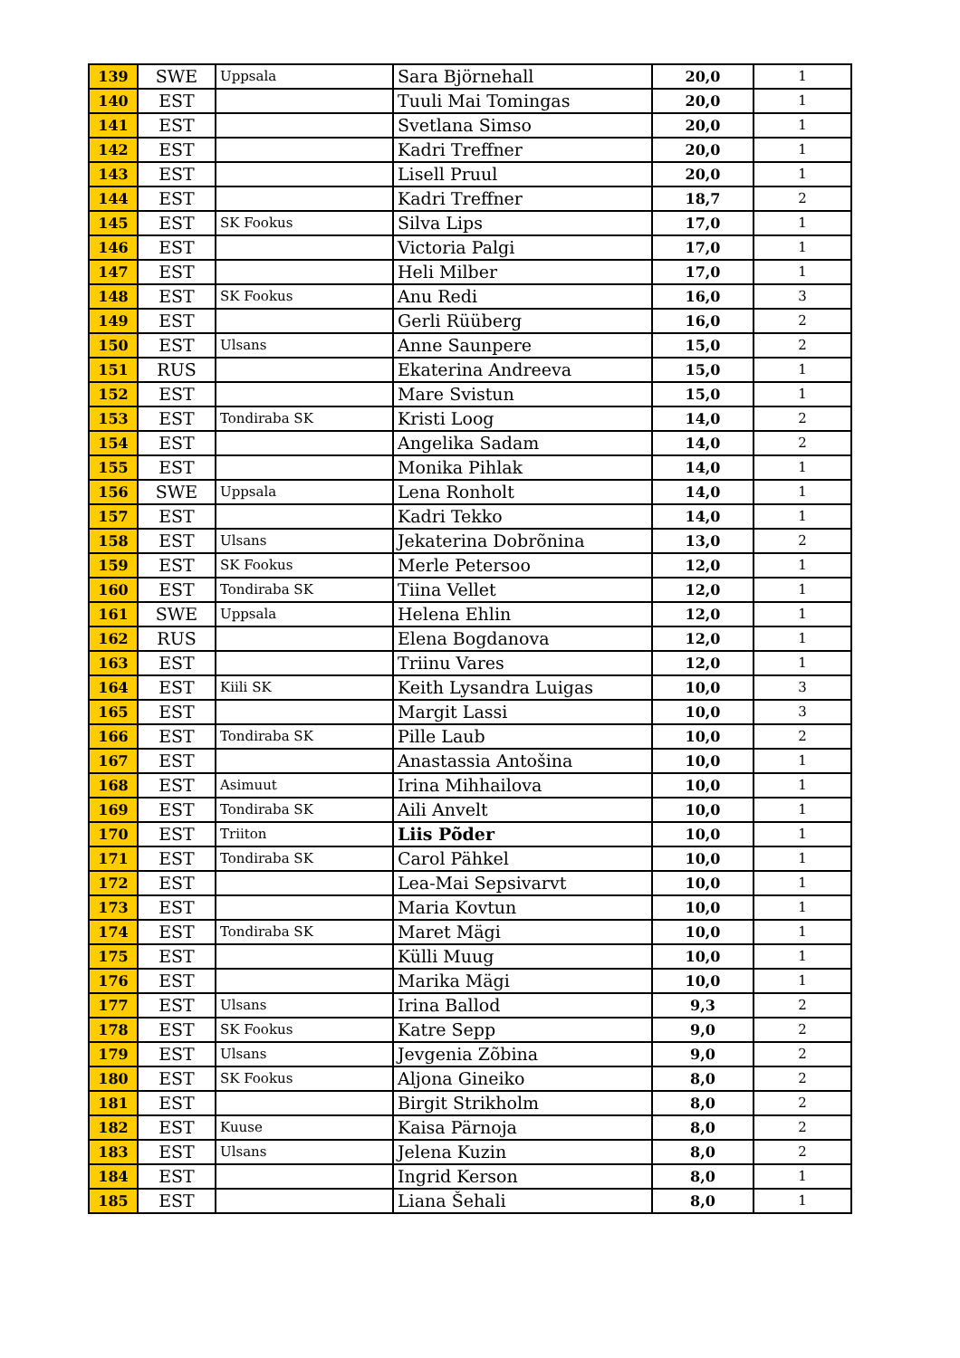| 139 | SWE | Uppsala | Sara Björnehall | 20,0 | 1 |
| 140 | EST | | Tuuli Mai Tomingas | 20,0 | 1 |
| 141 | EST | | Svetlana Simso | 20,0 | 1 |
| 142 | EST | | Kadri Treffner | 20,0 | 1 |
| 143 | EST | | Lisell Pruul | 20,0 | 1 |
| 144 | EST | | Kadri Treffner | 18,7 | 2 |
| 145 | EST | SK Fookus | Silva Lips | 17,0 | 1 |
| 146 | EST | | Victoria Palgi | 17,0 | 1 |
| 147 | EST | | Heli Milber | 17,0 | 1 |
| 148 | EST | SK Fookus | Anu Redi | 16,0 | 3 |
| 149 | EST | | Gerli Rüüberg | 16,0 | 2 |
| 150 | EST | Ulsans | Anne Saunpere | 15,0 | 2 |
| 151 | RUS | | Ekaterina Andreeva | 15,0 | 1 |
| 152 | EST | | Mare Svistun | 15,0 | 1 |
| 153 | EST | Tondiraba SK | Kristi Loog | 14,0 | 2 |
| 154 | EST | | Angelika Sadam | 14,0 | 2 |
| 155 | EST | | Monika Pihlak | 14,0 | 1 |
| 156 | SWE | Uppsala | Lena Ronholt | 14,0 | 1 |
| 157 | EST | | Kadri Tekko | 14,0 | 1 |
| 158 | EST | Ulsans | Jekaterina Dobrõnina | 13,0 | 2 |
| 159 | EST | SK Fookus | Merle Petersoo | 12,0 | 1 |
| 160 | EST | Tondiraba SK | Tiina Vellet | 12,0 | 1 |
| 161 | SWE | Uppsala | Helena Ehlin | 12,0 | 1 |
| 162 | RUS | | Elena Bogdanova | 12,0 | 1 |
| 163 | EST | | Triinu Vares | 12,0 | 1 |
| 164 | EST | Kiili SK | Keith Lysandra Luigas | 10,0 | 3 |
| 165 | EST | | Margit Lassi | 10,0 | 3 |
| 166 | EST | Tondiraba SK | Pille Laub | 10,0 | 2 |
| 167 | EST | | Anastassia Antošina | 10,0 | 1 |
| 168 | EST | Asimuut | Irina Mihhailova | 10,0 | 1 |
| 169 | EST | Tondiraba SK | Aili Anvelt | 10,0 | 1 |
| 170 | EST | Triiton | Liis Põder | 10,0 | 1 |
| 171 | EST | Tondiraba SK | Carol Pähkel | 10,0 | 1 |
| 172 | EST | | Lea-Mai Sepsivarvt | 10,0 | 1 |
| 173 | EST | | Maria Kovtun | 10,0 | 1 |
| 174 | EST | Tondiraba SK | Maret Mägi | 10,0 | 1 |
| 175 | EST | | Külli Muug | 10,0 | 1 |
| 176 | EST | | Marika Mägi | 10,0 | 1 |
| 177 | EST | Ulsans | Irina Ballod | 9,3 | 2 |
| 178 | EST | SK Fookus | Katre Sepp | 9,0 | 2 |
| 179 | EST | Ulsans | Jevgenia Zõbina | 9,0 | 2 |
| 180 | EST | SK Fookus | Aljona Gineiko | 8,0 | 2 |
| 181 | EST | | Birgit Strikholm | 8,0 | 2 |
| 182 | EST | Kuuse | Kaisa Pärnoja | 8,0 | 2 |
| 183 | EST | Ulsans | Jelena Kuzin | 8,0 | 2 |
| 184 | EST | | Ingrid Kerson | 8,0 | 1 |
| 185 | EST | | Liana Šehali | 8,0 | 1 |